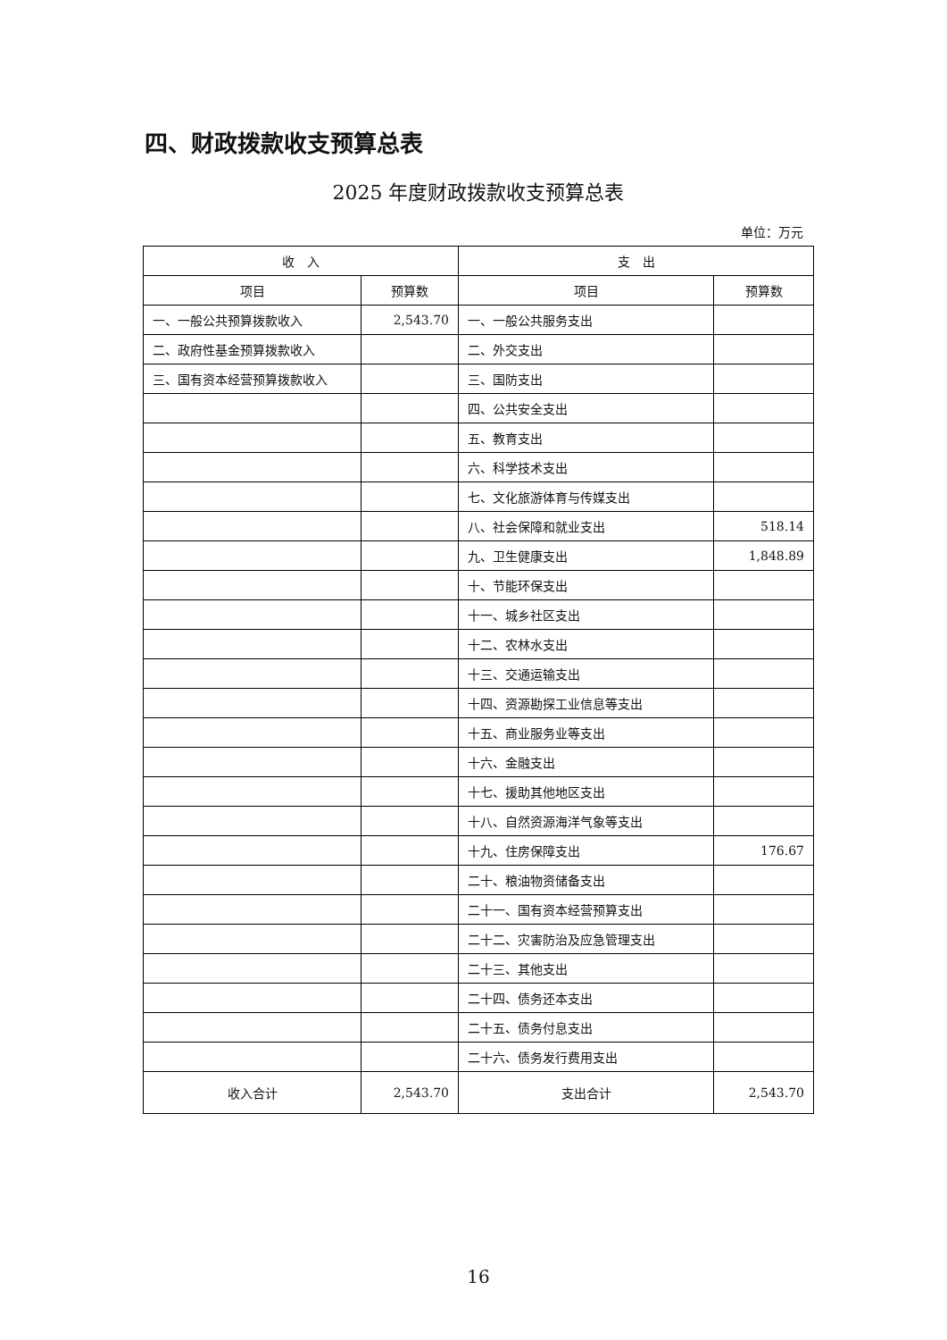四、财政拨款收支预算总表
2025 年度财政拨款收支预算总表
单位：万元
| 收 入 | | 支 出 | |
| --- | --- | --- | --- |
| 项目 | 预算数 | 项目 | 预算数 |
| 一、一般公共预算拨款收入 | 2,543.70 | 一、一般公共服务支出 | |
| 二、政府性基金预算拨款收入 | | 二、外交支出 | |
| 三、国有资本经营预算拨款收入 | | 三、国防支出 | |
| | | 四、公共安全支出 | |
| | | 五、教育支出 | |
| | | 六、科学技术支出 | |
| | | 七、文化旅游体育与传媒支出 | |
| | | 八、社会保障和就业支出 | 518.14 |
| | | 九、卫生健康支出 | 1,848.89 |
| | | 十、节能环保支出 | |
| | | 十一、城乡社区支出 | |
| | | 十二、农林水支出 | |
| | | 十三、交通运输支出 | |
| | | 十四、资源勘探工业信息等支出 | |
| | | 十五、商业服务业等支出 | |
| | | 十六、金融支出 | |
| | | 十七、援助其他地区支出 | |
| | | 十八、自然资源海洋气象等支出 | |
| | | 十九、住房保障支出 | 176.67 |
| | | 二十、粮油物资储备支出 | |
| | | 二十一、国有资本经营预算支出 | |
| | | 二十二、灾害防治及应急管理支出 | |
| | | 二十三、其他支出 | |
| | | 二十四、债务还本支出 | |
| | | 二十五、债务付息支出 | |
| | | 二十六、债务发行费用支出 | |
| 收入合计 | 2,543.70 | 支出合计 | 2,543.70 |
16